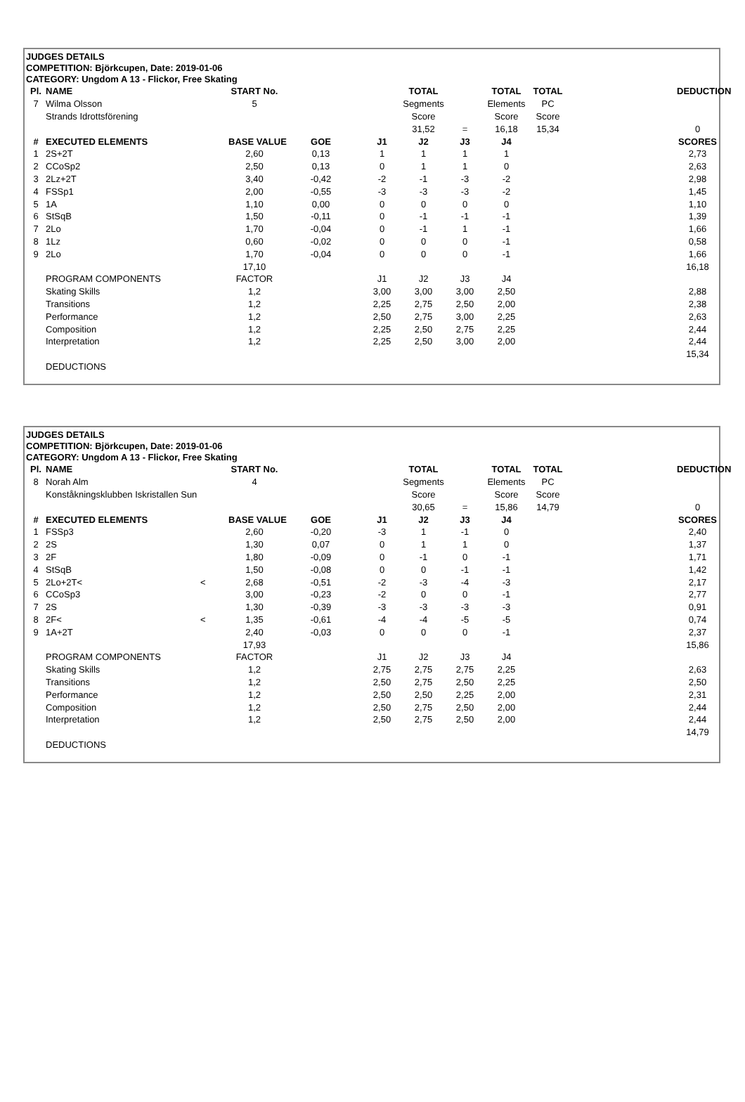JUDGES DETAILS
COMPETITION: Björkcupen, Date: 2019-01-06
CATEGORY: Ungdom A 13 - Flickor, Free Skating
| Pl. | NAME | | START No. | | | TOTAL | | TOTAL | TOTAL | | DEDUCTION |
| --- | --- | --- | --- | --- | --- | --- | --- | --- | --- | --- | --- |
| 7 | Wilma Olsson | | 5 | | | Segments | | Elements | PC | | |
| | Strands Idrottsförening | | | | | Score | | Score | Score | | |
| | | | | | | 31,52 | = | 16,18 | 15,34 | | 0 |
| # | EXECUTED ELEMENTS | | BASE VALUE | GOE | J1 | J2 | J3 | J4 | | | SCORES |
| 1 | 2S+2T | | 2,60 | 0,13 | 1 | 1 | 1 | 1 | | | 2,73 |
| 2 | CCoSp2 | | 2,50 | 0,13 | 0 | 1 | 1 | 0 | | | 2,63 |
| 3 | 2Lz+2T | | 3,40 | -0,42 | -2 | -1 | -3 | -2 | | | 2,98 |
| 4 | FSSp1 | | 2,00 | -0,55 | -3 | -3 | -3 | -2 | | | 1,45 |
| 5 | 1A | | 1,10 | 0,00 | 0 | 0 | 0 | 0 | | | 1,10 |
| 6 | StSqB | | 1,50 | -0,11 | 0 | -1 | -1 | -1 | | | 1,39 |
| 7 | 2Lo | | 1,70 | -0,04 | 0 | -1 | 1 | -1 | | | 1,66 |
| 8 | 1Lz | | 0,60 | -0,02 | 0 | 0 | 0 | -1 | | | 0,58 |
| 9 | 2Lo | | 1,70 | -0,04 | 0 | 0 | 0 | -1 | | | 1,66 |
| | | | 17,10 | | | | | | | | 16,18 |
| | PROGRAM COMPONENTS | | FACTOR | | J1 | J2 | J3 | J4 | | | |
| | Skating Skills | | 1,2 | | 3,00 | 3,00 | 3,00 | 2,50 | | | 2,88 |
| | Transitions | | 1,2 | | 2,25 | 2,75 | 2,50 | 2,00 | | | 2,38 |
| | Performance | | 1,2 | | 2,50 | 2,75 | 3,00 | 2,25 | | | 2,63 |
| | Composition | | 1,2 | | 2,25 | 2,50 | 2,75 | 2,25 | | | 2,44 |
| | Interpretation | | 1,2 | | 2,25 | 2,50 | 3,00 | 2,00 | | | 2,44 |
| | | | | | | | | | | | 15,34 |
| | DEDUCTIONS | | | | | | | | | | |
JUDGES DETAILS
COMPETITION: Björkcupen, Date: 2019-01-06
CATEGORY: Ungdom A 13 - Flickor, Free Skating
| Pl. | NAME | | START No. | | | TOTAL | | TOTAL | TOTAL | | DEDUCTION |
| --- | --- | --- | --- | --- | --- | --- | --- | --- | --- | --- | --- |
| 8 | Norah Alm | | 4 | | | Segments | | Elements | PC | | |
| | Konståkningsklubben Iskristallen Sun | | | | | Score | | Score | Score | | |
| | | | | | | 30,65 | = | 15,86 | 14,79 | | 0 |
| # | EXECUTED ELEMENTS | | BASE VALUE | GOE | J1 | J2 | J3 | J4 | | | SCORES |
| 1 | FSSp3 | | 2,60 | -0,20 | -3 | 1 | -1 | 0 | | | 2,40 |
| 2 | 2S | | 1,30 | 0,07 | 0 | 1 | 1 | 0 | | | 1,37 |
| 3 | 2F | | 1,80 | -0,09 | 0 | -1 | 0 | -1 | | | 1,71 |
| 4 | StSqB | | 1,50 | -0,08 | 0 | 0 | -1 | -1 | | | 1,42 |
| 5 | 2Lo+2T< | < | 2,68 | -0,51 | -2 | -3 | -4 | -3 | | | 2,17 |
| 6 | CCoSp3 | | 3,00 | -0,23 | -2 | 0 | 0 | -1 | | | 2,77 |
| 7 | 2S | | 1,30 | -0,39 | -3 | -3 | -3 | -3 | | | 0,91 |
| 8 | 2F< | < | 1,35 | -0,61 | -4 | -4 | -5 | -5 | | | 0,74 |
| 9 | 1A+2T | | 2,40 | -0,03 | 0 | 0 | 0 | -1 | | | 2,37 |
| | | | 17,93 | | | | | | | | 15,86 |
| | PROGRAM COMPONENTS | | FACTOR | | J1 | J2 | J3 | J4 | | | |
| | Skating Skills | | 1,2 | | 2,75 | 2,75 | 2,75 | 2,25 | | | 2,63 |
| | Transitions | | 1,2 | | 2,50 | 2,75 | 2,50 | 2,25 | | | 2,50 |
| | Performance | | 1,2 | | 2,50 | 2,50 | 2,25 | 2,00 | | | 2,31 |
| | Composition | | 1,2 | | 2,50 | 2,75 | 2,50 | 2,00 | | | 2,44 |
| | Interpretation | | 1,2 | | 2,50 | 2,75 | 2,50 | 2,00 | | | 2,44 |
| | | | | | | | | | | | 14,79 |
| | DEDUCTIONS | | | | | | | | | | |